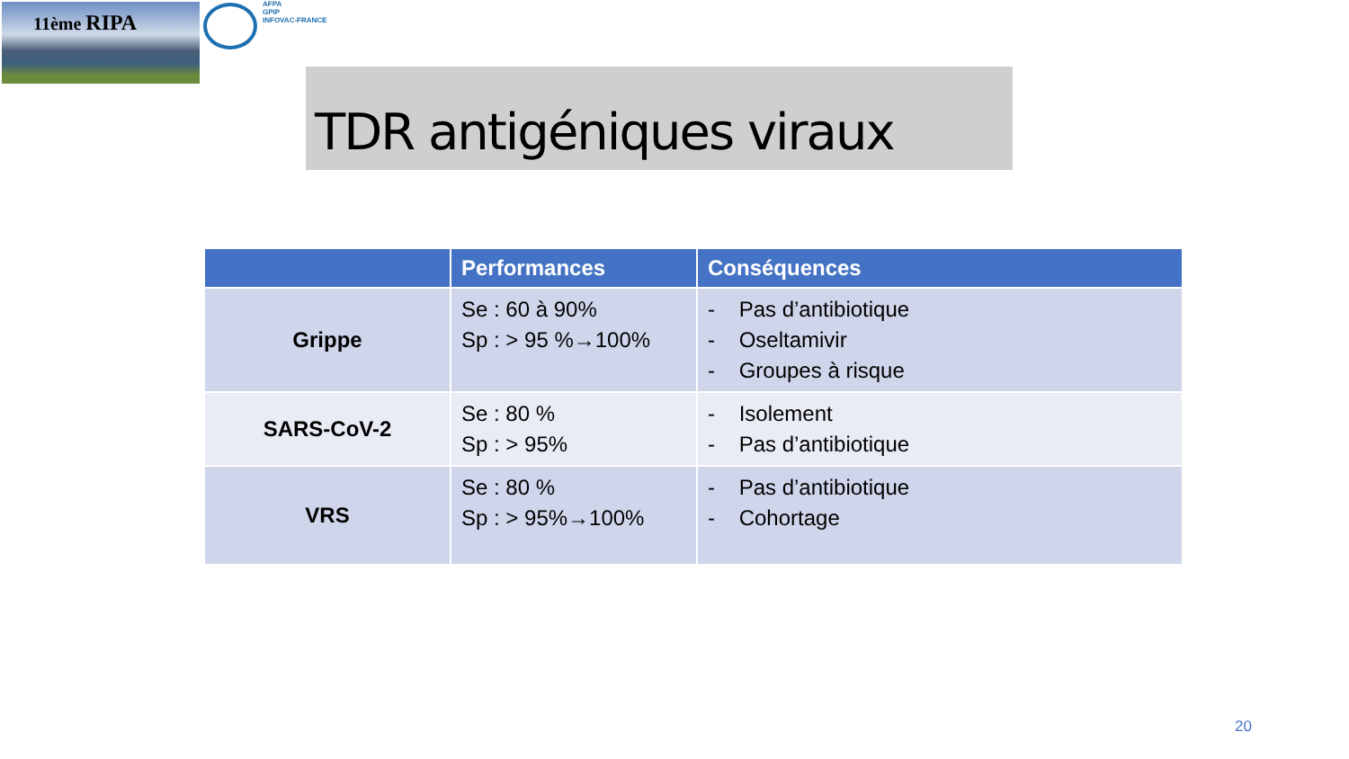11ème RIPA
AFPA
GPIP
INFOVAC-FRANCE
TDR antigéniques viraux
| | Performances | Conséquences |
| --- | --- | --- |
| Grippe | Se : 60 à 90% Sp : > 95 %→100% | - Pas d’antibiotique - Oseltamivir - Groupes à risque |
| SARS-CoV-2 | Se : 80 % Sp : > 95% | - Isolement - Pas d’antibiotique |
| VRS | Se : 80 % Sp : > 95%→100% | - Pas d’antibiotique - Cohortage |
20